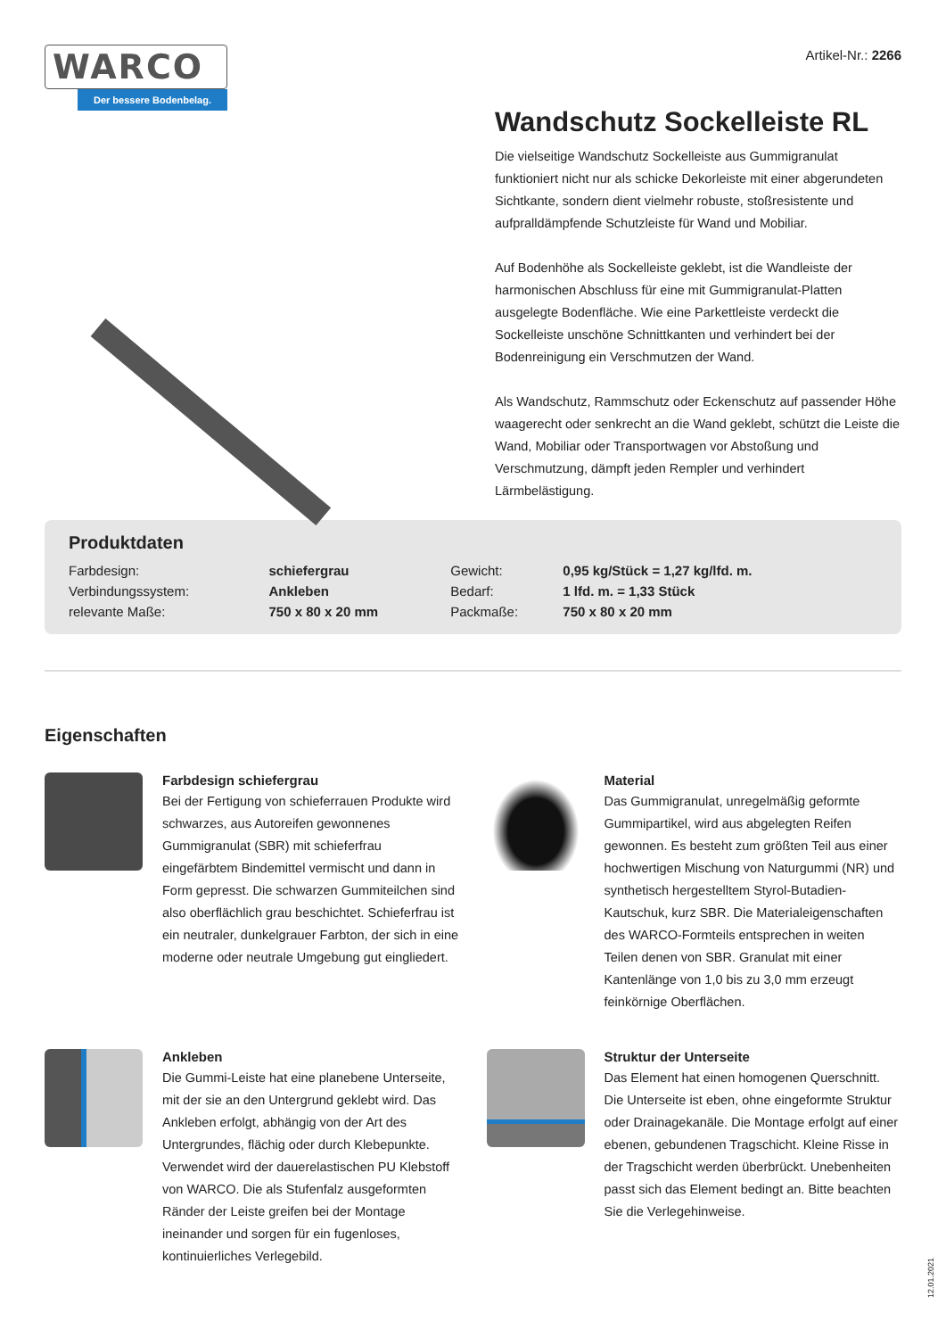WARCO
Der bessere Bodenbelag.
Artikel-Nr.: 2266
Wandschutz Sockelleiste RL
Die vielseitige Wandschutz Sockelleiste aus Gummigranulat funktioniert nicht nur als schicke Dekorleiste mit einer abgerundeten Sichtkante, sondern dient vielmehr robuste, stoßresistente und aufpralldämpfende Schutzleiste für Wand und Mobiliar.
Auf Bodenhöhe als Sockelleiste geklebt, ist die Wandleiste der harmonischen Abschluss für eine mit Gummigranulat-Platten ausgelegte Bodenfläche. Wie eine Parkettleiste verdeckt die Sockelleiste unschöne Schnittkanten und verhindert bei der Bodenreinigung ein Verschmutzen der Wand.
Als Wandschutz, Rammschutz oder Eckenschutz auf passender Höhe waagerecht oder senkrecht an die Wand geklebt, schützt die Leiste die Wand, Mobiliar oder Transportwagen vor Abstoßung und Verschmutzung, dämpft jeden Rempler und verhindert Lärmbelästigung.
Produktdaten
| Farbdesign: | schiefergrau | Gewicht: | 0,95 kg/Stück = 1,27 kg/lfd. m. |
| Verbindungssystem: | Ankleben | Bedarf: | 1 lfd. m. = 1,33 Stück |
| relevante Maße: | 750 x 80 x 20 mm | Packmaße: | 750 x 80 x 20 mm |
Eigenschaften
Farbdesign schiefergrau
Bei der Fertigung von schieferrauen Produkte wird schwarzes, aus Autoreifen gewonnenes Gummigranulat (SBR) mit schieferfrau eingefärbtem Bindemittel vermischt und dann in Form gepresst. Die schwarzen Gummiteilchen sind also oberflächlich grau beschichtet. Schieferfrau ist ein neutraler, dunkelgrauer Farbton, der sich in eine moderne oder neutrale Umgebung gut eingliedert.
Material
Das Gummigranulat, unregelmäßig geformte Gummipartikel, wird aus abgelegten Reifen gewonnen. Es besteht zum größten Teil aus einer hochwertigen Mischung von Naturgummi (NR) und synthetisch hergestelltem Styrol-Butadien-Kautschuk, kurz SBR. Die Materialeigenschaften des WARCO-Formteils entsprechen in weiten Teilen denen von SBR. Granulat mit einer Kantenlänge von 1,0 bis zu 3,0 mm erzeugt feinkörnige Oberflächen.
Ankleben
Die Gummi-Leiste hat eine planebene Unterseite, mit der sie an den Untergrund geklebt wird. Das Ankleben erfolgt, abhängig von der Art des Untergrundes, flächig oder durch Klebepunkte. Verwendet wird der dauerelastischen PU Klebstoff von WARCO. Die als Stufenfalz ausgeformten Ränder der Leiste greifen bei der Montage ineinander und sorgen für ein fugenloses, kontinuierliches Verlegebild.
Struktur der Unterseite
Das Element hat einen homogenen Querschnitt. Die Unterseite ist eben, ohne eingeformte Struktur oder Drainagekanäle. Die Montage erfolgt auf einer ebenen, gebundenen Tragschicht. Kleine Risse in der Tragschicht werden überbrückt. Unebenheiten passt sich das Element bedingt an. Bitte beachten Sie die Verlegehinweise.
12.01.2021